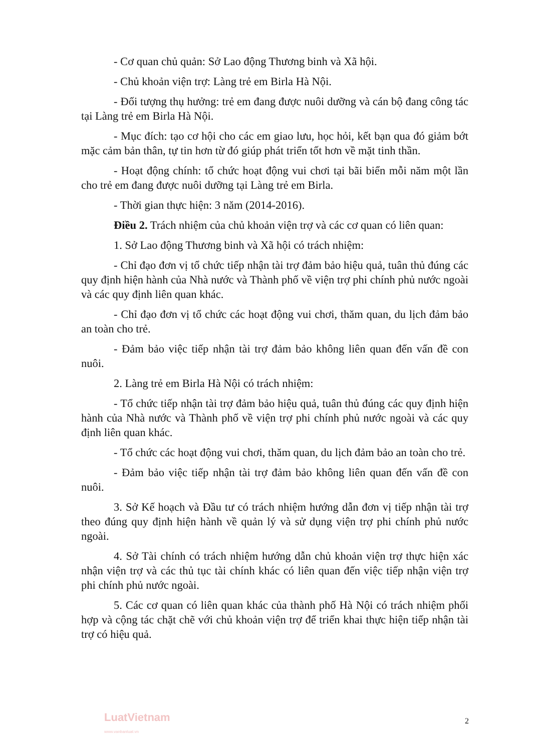- Cơ quan chủ quản: Sở Lao động Thương binh và Xã hội.
- Chủ khoản viện trợ: Làng trẻ em Birla Hà Nội.
- Đối tượng thụ hưởng: trẻ em đang được nuôi dưỡng và cán bộ đang công tác tại Làng trẻ em Birla Hà Nội.
- Mục đích: tạo cơ hội cho các em giao lưu, học hỏi, kết bạn qua đó giảm bớt mặc cảm bản thân, tự tin hơn từ đó giúp phát triển tốt hơn về mặt tinh thần.
- Hoạt động chính: tổ chức hoạt động vui chơi tại bãi biển mỗi năm một lần cho trẻ em đang được nuôi dưỡng tại Làng trẻ em Birla.
- Thời gian thực hiện: 3 năm (2014-2016).
Điều 2. Trách nhiệm của chủ khoản viện trợ và các cơ quan có liên quan:
1. Sở Lao động Thương binh và Xã hội có trách nhiệm:
- Chỉ đạo đơn vị tổ chức tiếp nhận tài trợ đảm bảo hiệu quả, tuân thủ đúng các quy định hiện hành của Nhà nước và Thành phố về viện trợ phi chính phủ nước ngoài và các quy định liên quan khác.
- Chỉ đạo đơn vị tổ chức các hoạt động vui chơi, thăm quan, du lịch đảm bảo an toàn cho trẻ.
- Đảm bảo việc tiếp nhận tài trợ đảm bảo không liên quan đến vấn đề con nuôi.
2. Làng trẻ em Birla Hà Nội có trách nhiệm:
- Tổ chức tiếp nhận tài trợ đảm bảo hiệu quả, tuân thủ đúng các quy định hiện hành của Nhà nước và Thành phố về viện trợ phi chính phủ nước ngoài và các quy định liên quan khác.
- Tổ chức các hoạt động vui chơi, thăm quan, du lịch đảm bảo an toàn cho trẻ.
- Đảm bảo việc tiếp nhận tài trợ đảm bảo không liên quan đến vấn đề con nuôi.
3. Sở Kế hoạch và Đầu tư có trách nhiệm hướng dẫn đơn vị tiếp nhận tài trợ theo đúng quy định hiện hành về quản lý và sử dụng viện trợ phi chính phủ nước ngoài.
4. Sở Tài chính có trách nhiệm hướng dẫn chủ khoản viện trợ thực hiện xác nhận viện trợ và các thủ tục tài chính khác có liên quan đến việc tiếp nhận viện trợ phi chính phủ nước ngoài.
5. Các cơ quan có liên quan khác của thành phố Hà Nội có trách nhiệm phối hợp và cộng tác chặt chẽ với chủ khoản viện trợ để triển khai thực hiện tiếp nhận tài trợ có hiệu quả.
LuatVietnam
www.vanbanluat.vn
2